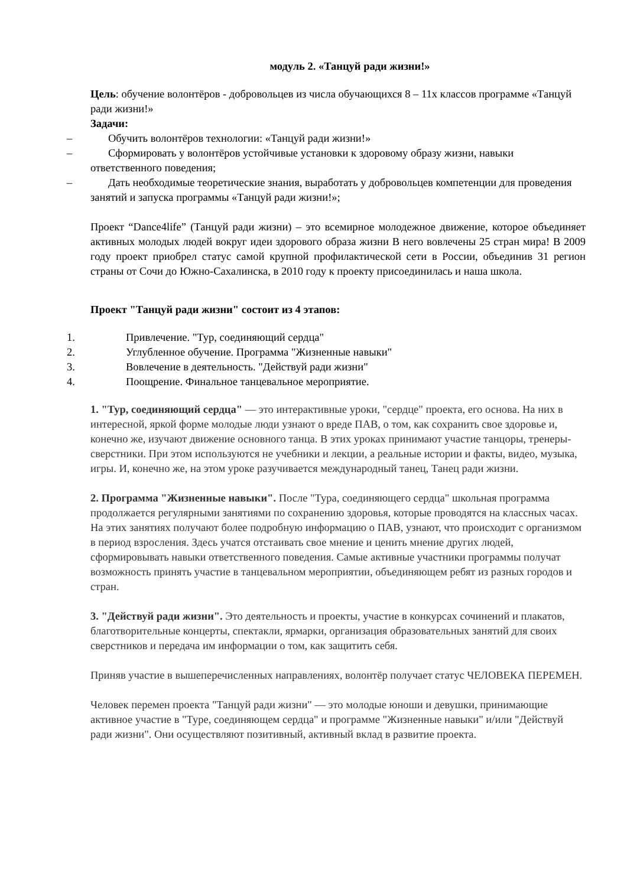модуль 2. «Танцуй ради жизни!»
Цель: обучение волонтёров - добровольцев из числа обучающихся 8 – 11х классов программе «Танцуй ради жизни!»
Задачи:
– Обучить волонтёров технологии: «Танцуй ради жизни!»
– Сформировать у волонтёров устойчивые установки к здоровому образу жизни, навыки ответственного поведения;
– Дать необходимые теоретические знания, выработать у добровольцев компетенции для проведения занятий и запуска программы «Танцуй ради жизни!»;
Проект “Dance4life” (Танцуй ради жизни) – это всемирное молодежное движение, которое объединяет активных молодых людей вокруг идеи здорового образа жизни В него вовлечены 25 стран мира! В 2009 году проект приобрел статус самой крупной профилактической сети в России, объединив 31 регион страны от Сочи до Южно-Сахалинска, в 2010 году к проекту присоединилась и наша школа.
Проект "Танцуй ради жизни" состоит из 4 этапов:
1. Привлечение. "Тур, соединяющий сердца"
2. Углубленное обучение. Программа "Жизненные навыки"
3. Вовлечение в деятельность. "Действуй ради жизни"
4. Поощрение. Финальное танцевальное мероприятие.
1. "Тур, соединяющий сердца" — это интерактивные уроки, "сердце" проекта, его основа. На них в интересной, яркой форме молодые люди узнают о вреде ПАВ, о том, как сохранить свое здоровье и, конечно же, изучают движение основного танца. В этих уроках принимают участие танцоры, тренеры-сверстники. При этом используются не учебники и лекции, а реальные истории и факты, видео, музыка, игры. И, конечно же, на этом уроке разучивается международный танец, Танец ради жизни.
2. Программа "Жизненные навыки". После "Тура, соединяющего сердца" школьная программа продолжается регулярными занятиями по сохранению здоровья, которые проводятся на классных часах. На этих занятиях получают более подробную информацию о ПАВ, узнают, что происходит с организмом в период взросления. Здесь учатся отстаивать свое мнение и ценить мнение других людей, сформировывать навыки ответственного поведения. Самые активные участники программы получат возможность принять участие в танцевальном мероприятии, объединяющем ребят из разных городов и стран.
3. "Действуй ради жизни". Это деятельность и проекты, участие в конкурсах сочинений и плакатов, благотворительные концерты, спектакли, ярмарки, организация образовательных занятий для своих сверстников и передача им информации о том, как защитить себя.
Приняв участие в вышеперечисленных направлениях, волонтёр получает статус ЧЕЛОВЕКА ПЕРЕМЕН.
Человек перемен проекта "Танцуй ради жизни" — это молодые юноши и девушки, принимающие активное участие в "Туре, соединяющем сердца" и программе "Жизненные навыки" и/или "Действуй ради жизни". Они осуществляют позитивный, активный вклад в развитие проекта.